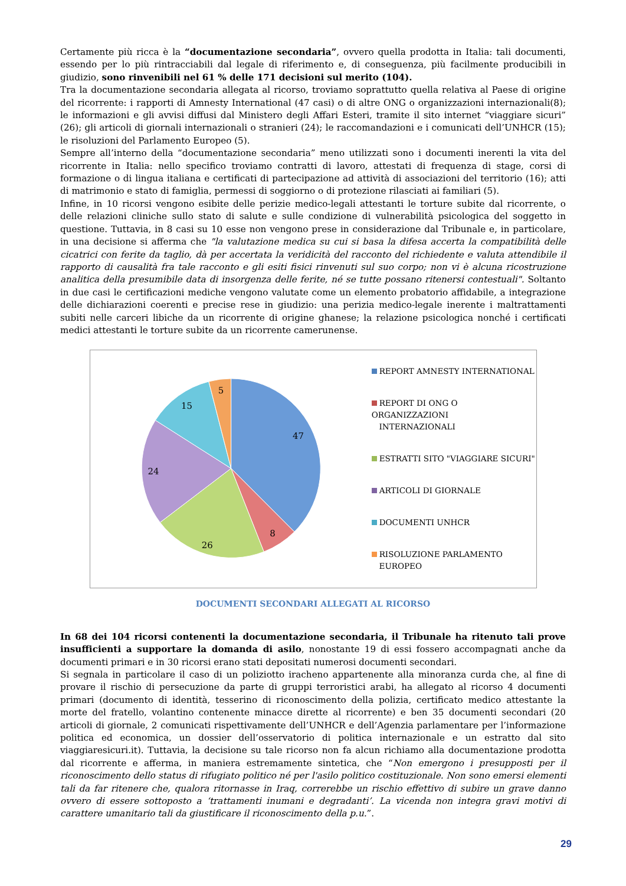Certamente più ricca è la “documentazione secondaria”, ovvero quella prodotta in Italia: tali documenti, essendo per lo più rintracciabili dal legale di riferimento e, di conseguenza, più facilmente producibili in giudizio, sono rinvenibili nel 61 % delle 171 decisioni sul merito (104).
Tra la documentazione secondaria allegata al ricorso, troviamo soprattutto quella relativa al Paese di origine del ricorrente: i rapporti di Amnesty International (47 casi) o di altre ONG o organizzazioni internazionali(8); le informazioni e gli avvisi diffusi dal Ministero degli Affari Esteri, tramite il sito internet “viaggiare sicuri” (26); gli articoli di giornali internazionali o stranieri (24); le raccomandazioni e i comunicati dell’UNHCR (15); le risoluzioni del Parlamento Europeo (5).
Sempre all’interno della “documentazione secondaria” meno utilizzati sono i documenti inerenti la vita del ricorrente in Italia: nello specifico troviamo contratti di lavoro, attestati di frequenza di stage, corsi di formazione o di lingua italiana e certificati di partecipazione ad attività di associazioni del territorio (16); atti di matrimonio e stato di famiglia, permessi di soggiorno o di protezione rilasciati ai familiari (5).
Infine, in 10 ricorsi vengono esibite delle perizie medico-legali attestanti le torture subite dal ricorrente, o delle relazioni cliniche sullo stato di salute e sulle condizione di vulnerabilità psicologica del soggetto in questione. Tuttavia, in 8 casi su 10 esse non vengono prese in considerazione dal Tribunale e, in particolare, in una decisione si afferma che "la valutazione medica su cui si basa la difesa accerta la compatibilità delle cicatrici con ferite da taglio, dà per accertata la veridicità del racconto del richiedente e valuta attendibile il rapporto di causalità fra tale racconto e gli esiti fisici rinvenuti sul suo corpo; non vi è alcuna ricostruzione analitica della presumibile data di insorgenza delle ferite, né se tutte possano ritenersi contestuali". Soltanto in due casi le certificazioni mediche vengono valutate come un elemento probatorio affidabile, a integrazione delle dichiarazioni coerenti e precise rese in giudizio: una perizia medico-legale inerente i maltrattamenti subiti nelle carceri libiche da un ricorrente di origine ghanese; la relazione psicologica nonché i certificati medici attestanti le torture subite da un ricorrente camerunense.
47
8
26
24
15
5
REPORT AMNESTY INTERNATIONAL
REPORT DI ONG O ORGANIZZAZIONI
INTERNAZIONALI
ESTRATTI SITO "VIAGGIARE SICURI"
ARTICOLI DI GIORNALE
DOCUMENTI UNHCR
RISOLUZIONE PARLAMENTO
EUROPEO
DOCUMENTI SECONDARI ALLEGATI AL RICORSO
In 68 dei 104 ricorsi contenenti la documentazione secondaria, il Tribunale ha ritenuto tali prove insufficienti a supportare la domanda di asilo, nonostante 19 di essi fossero accompagnati anche da documenti primari e in 30 ricorsi erano stati depositati numerosi documenti secondari.
Si segnala in particolare il caso di un poliziotto iracheno appartenente alla minoranza curda che, al fine di provare il rischio di persecuzione da parte di gruppi terroristici arabi, ha allegato al ricorso 4 documenti primari (documento di identità, tesserino di riconoscimento della polizia, certificato medico attestante la morte del fratello, volantino contenente minacce dirette al ricorrente) e ben 35 documenti secondari (20 articoli di giornale, 2 comunicati rispettivamente dell’UNHCR e dell’Agenzia parlamentare per l’informazione politica ed economica, un dossier dell’osservatorio di politica internazionale e un estratto dal sito viaggiaresicuri.it). Tuttavia, la decisione su tale ricorso non fa alcun richiamo alla documentazione prodotta dal ricorrente e afferma, in maniera estremamente sintetica, che “Non emergono i presupposti per il riconoscimento dello status di rifugiato politico né per l'asilo politico costituzionale. Non sono emersi elementi tali da far ritenere che, qualora ritornasse in Iraq, correrebbe un rischio effettivo di subire un grave danno ovvero di essere sottoposto a ‘trattamenti inumani e degradanti’. La vicenda non integra gravi motivi di carattere umanitario tali da giustificare il riconoscimento della p.u.”.
29